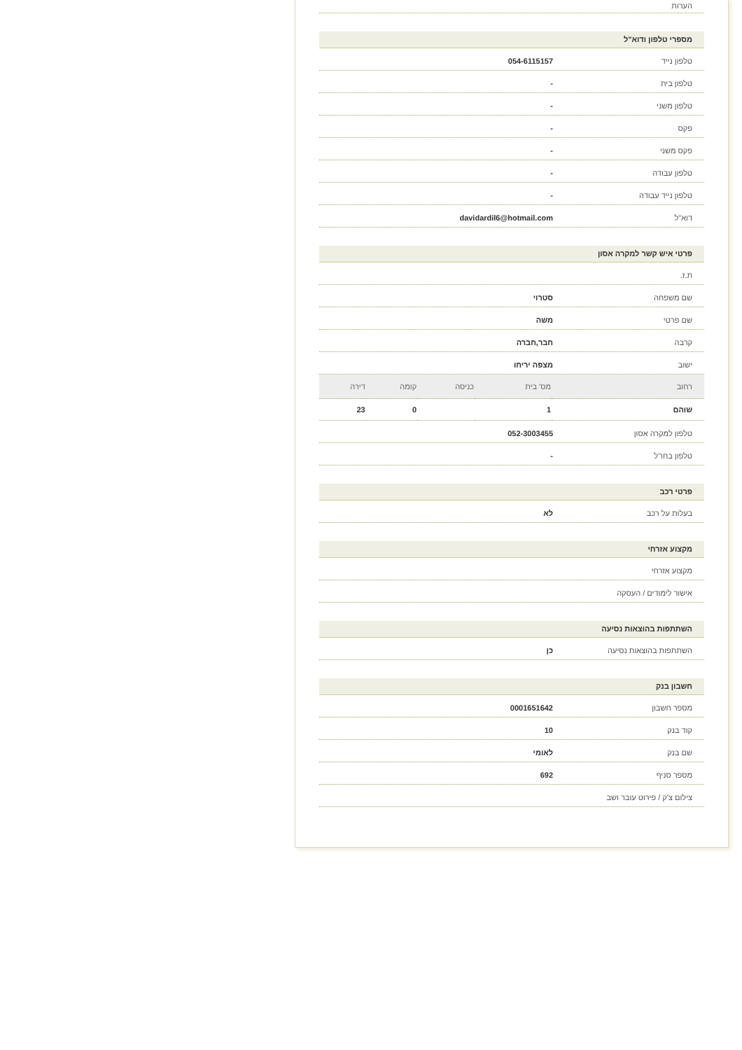הערות
מספרי טלפון ודוא"ל
טלפון נייד 054-6115157
טלפון בית -
טלפון משני -
פקס -
פקס משני -
טלפון עבודה -
טלפון נייד עבודה -
דוא"ל davidardil6@hotmail.com
פרטי איש קשר למקרה אסון
ת.ז.
שם משפחה סטרוי
שם פרטי משה
קרבה חבר,חברה
ישוב מצפה יריחו
| רחוב | מס' בית | כניסה | קומה | דירה |
| --- | --- | --- | --- | --- |
| שוהם | 1 | | 0 | 23 |
טלפון למקרה אסון 052-3003455
טלפון בחו"ל -
פרטי רכב
בעלות על רכב לא
מקצוע אזרחי
מקצוע אזרחי
אישור לימודים / העסקה
השתתפות בהוצאות נסיעה
השתתפות בהוצאות נסיעה כן
חשבון בנק
מספר חשבון 0001651642
קוד בנק 10
שם בנק לאומי
מספר סניף 692
צילום צ'ק / פירוט עובר ושב